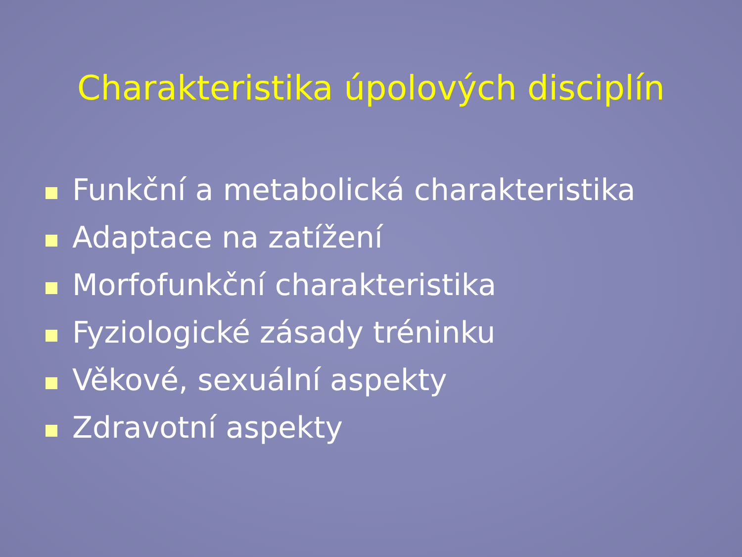Charakteristika úpolových disciplín
Funkční a metabolická charakteristika
Adaptace na zatížení
Morfofunkční charakteristika
Fyziologické zásady tréninku
Věkové, sexuální aspekty
Zdravotní aspekty